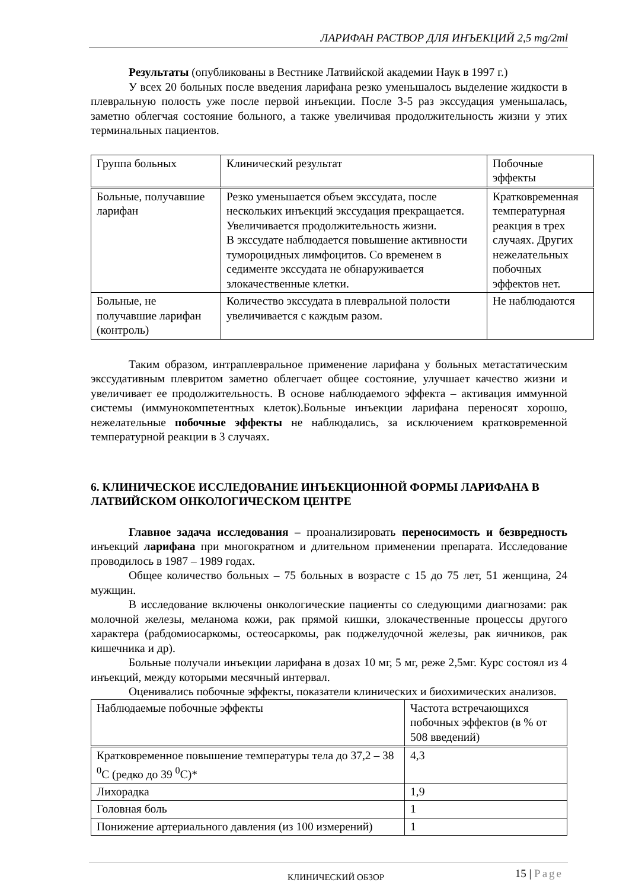ЛАРИФАН РАСТВОР ДЛЯ ИНЪЕКЦИЙ 2,5 mg/2ml
Результаты (опубликованы в Вестнике Латвийской академии Наук в 1997 г.)
У всех 20 больных после введения ларифана резко уменьшалось выделение жидкости в плевральную полость уже после первой инъекции. После 3-5 раз экссудация уменьшалась, заметно облегчая состояние больного, а также увеличивая продолжительность жизни у этих терминальных пациентов.
| Группа больных | Клинический результат | Побочные эффекты |
| Больные, получавшие ларифан | Резко уменьшается объем экссудата, после нескольких инъекций экссудация прекращается. Увеличивается продолжительность жизни. В экссудате наблюдается повышение активности тумороцидных лимфоцитов. Со временем в седименте экссудата не обнаруживается злокачественные клетки. | Кратковременная температурная реакция в трех случаях. Других нежелательных побочных эффектов нет. |
| Больные, не получавшие ларифан (контроль) | Количество экссудата в плевральной полости увеличивается с каждым разом. | Не наблюдаются |
Таким образом, интраплевральное применение ларифана у больных метастатическим экссудативным плевритом заметно облегчает общее состояние, улучшает качество жизни и увеличивает ее продолжительность. В основе наблюдаемого эффекта – активация иммунной системы (иммунокомпетентных клеток).Больные инъекции ларифана переносят хорошо, нежелательные побочные эффекты не наблюдались, за исключением кратковременной температурной реакции в 3 случаях.
6. КЛИНИЧЕСКОЕ ИССЛЕДОВАНИЕ ИНЪЕКЦИОННОЙ ФОРМЫ ЛАРИФАНА В ЛАТВИЙСКОМ ОНКОЛОГИЧЕСКОМ ЦЕНТРЕ
Главное задача исследования – проанализировать переносимость и безвредность инъекций ларифана при многократном и длительном применении препарата. Исследование проводилось в 1987 – 1989 годах.
Общее количество больных – 75 больных в возрасте с 15 до 75 лет, 51 женщина, 24 мужщин.
В исследование включены онкологические пациенты со следующими диагнозами: рак молочной железы, меланома кожи, рак прямой кишки, злокачественные процессы другого характера (рабдомиосаркомы, остеосаркомы, рак поджелудочной железы, рак яичников, рак кишечника и др).
Больные получали инъекции ларифана в дозах 10 мг, 5 мг, реже 2,5мг. Курс состоял из 4 инъекций, между которыми месячный интервал.
Оценивались побочные эффекты, показатели клинических и биохимических анализов.
| Наблюдаемые побочные эффекты | Частота встречающихся побочных эффектов (в % от 508 введений) |
| Кратковременное повышение температуры тела до 37,2 – 38 <sup>0</sup>C (редко до 39 <sup>0</sup>C)* | 4,3 |
| Лихорадка | 1,9 |
| Головная боль | 1 |
| Понижение артериального давления (из 100 измерений) | 1 |
КЛИНИЧЕСКИЙ ОБЗОР 15 | Page